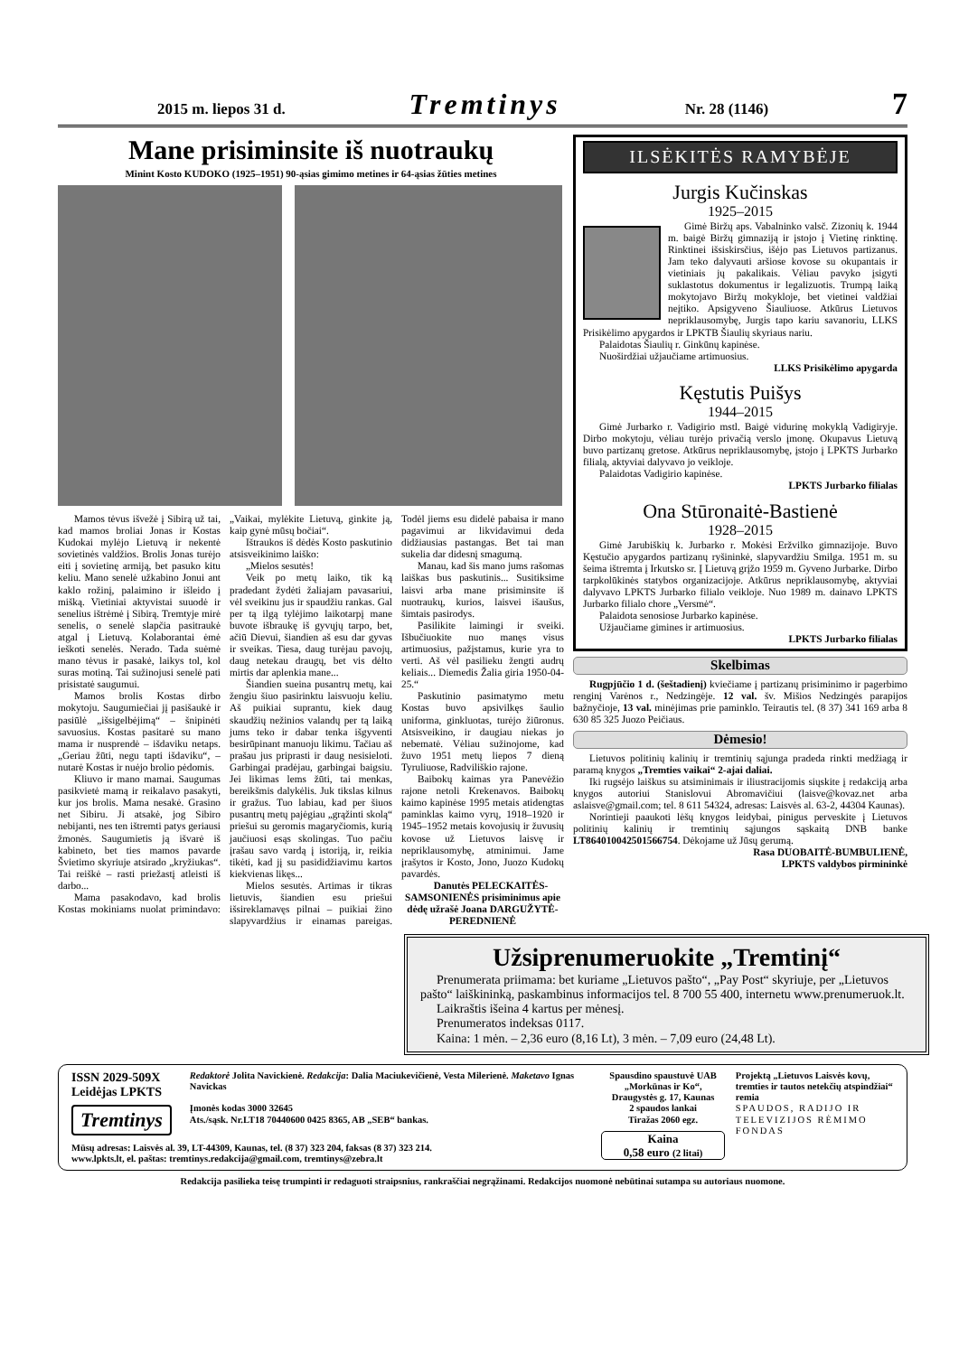2015 m. liepos 31 d. Tremtinys Nr. 28 (1146) 7
Mane prisiminsite iš nuotraukų
Minint Kosto KUDOKO (1925–1951) 90-ąsias gimimo metines ir 64-ąsias žūties metines
Mamos tėvus išvežė į Sibirą už tai, kad mamos broliai Jonas ir Kostas Kudokai mylėjo Lietuvą ir nekentė sovietinės valdžios. Brolis Jonas turėjo eiti į sovietinę armiją, bet pasuko kitu keliu. Mano senelė užkabino Jonui ant kaklo rožinį, palaimino ir išleido į mišką. Vietiniai aktyvistai suuodė ir senelius ištrėmė į Sibirą. Tremtyje mirė senelis, o senelė slapčia pasitraukė atgal į Lietuvą. Kolaborantai ėmė ieškoti senelės. Nerado. Tada suėmė mano tėvus ir pasakė, laikys tol, kol suras motiną. Tai sužinojusi senelė pati prisistatė saugumui.
Mamos brolis Kostas dirbo mokytoju. Saugumiečiai jį pasišaukė ir pasiūlė „išsigelbėjimą“ – šnipinėti savuosius. Kostas pasitarė su mano mama ir nusprendė – išdaviku netaps. „Geriau žūti, negu tapti išdaviku“, – nutarė Kostas ir nuėjo brolio pėdomis.
Kliuvo ir mano mamai. Saugumas pasikvietė mamą ir reikalavo pasakyti, kur jos brolis. Mama nesakė. Grasino net Sibiru. Ji atsakė, jog Sibiro nebijanti, nes ten ištremti patys geriausi žmonės. Saugumietis ją išvarė iš kabineto, bet ties mamos pavarde Švietimo skyriuje atsirado „kryžiukas“. Tai reiškė – rasti priežastį atleisti iš darbo...
Mama pasakodavo, kad brolis Kostas mokiniams nuolat primindavo: „Vaikai, mylėkite Lietuvą, ginkite ją, kaip gynė mūsų bočiai“.
Ištraukos iš dėdės Kosto paskutinio atsisveikinimo laiško:
„Mielos sesutės!
Veik po metų laiko, tik ką pradedant žydėti žaliajam pavasariui, vėl sveikinu jus ir spaudžiu rankas. Gal per tą ilgą tylėjimo laikotarpį mane buvote išbraukę iš gyvųjų tarpo, bet, ačiū Dievui, šiandien aš esu dar gyvas ir sveikas. Tiesa, daug turėjau pavojų, daug netekau draugų, bet vis dėlto mirtis dar aplenkia mane...
Šiandien sueina pusantrų metų, kai žengiu šiuo pasirinktu laisvuoju keliu. Aš puikiai suprantu, kiek daug skaudžių nežinios valandų per tą laiką jums teko ir dabar tenka išgyventi besirūpinant manuoju likimu. Tačiau aš prašau jus priprasti ir daug nesisieloti. Garbingai pradėjau, garbingai baigsiu. Jei likimas lems žūti, tai menkas, bereikšmis dalykėlis. Juk tikslas kilnus ir gražus. Tuo labiau, kad per šiuos pusantrų metų pajėgiau „grąžinti skolą“ priešui su geromis magaryčiomis, kurią jaučiuosi esąs skolingas. Tuo pačiu įrašau savo vardą į istoriją, ir, reikia tikėti, kad jį su pasididžiavimu kartos kiekvienas likęs...
Mielos sesutės. Artimas ir tikras lietuvis, šiandien esu priešui išsireklamavęs pilnai – puikiai žino slapyvardžius ir einamas pareigas. Todėl jiems esu didelė pabaisa ir mano pagavimui ar likvidavimui deda didžiausias pastangas. Bet tai man sukelia dar didesnį smagumą.
Manau, kad šis mano jums rašomas laiškas bus paskutinis... Susitiksime laisvi arba mane prisiminsite iš nuotraukų, kurios, laisvei išaušus, šimtais pasirodys.
Pasilikite laimingi ir sveiki. Išbučiuokite nuo manęs visus artimuosius, pažįstamus, kurie yra to verti. Aš vėl pasilieku žengti audrų keliais... Diemedis Žalia giria 1950-04-25.“
Paskutinio pasimatymo metu Kostas buvo apsivilkęs šaulio uniforma, ginkluotas, turėjo žiūronus. Atsisveikino, ir daugiau niekas jo nebematė. Vėliau sužinojome, kad žuvo 1951 metų liepos 7 dieną Tyruliuose, Radviliškio rajone.
Baibokų kaimas yra Panevėžio rajone netoli Krekenavos. Baibokų kaimo kapinėse 1995 metais atidengtas paminklas kaimo vyrų, 1918–1920 ir 1945–1952 metais kovojusių ir žuvusių kovose už Lietuvos laisvę ir nepriklausomybę, atminimui. Jame įrašytos ir Kosto, Jono, Juozo Kudokų pavardės.
Danutės PELECKAITĖS-SAMSONIENĖS prisiminimus apie dėdę užrašė Joana DARGUŽYTĖ-PEREDNIENĖ
ILSĖKITĖS RAMYBĖJE
Jurgis Kučinskas
1925–2015
Gimė Biržų aps. Vabalninko valsč. Zizonių k. 1944 m. baigė Biržų gimnaziją ir įstojo į Vietinę rinktinę. Rinktinei išsiskirsčius, išėjo pas Lietuvos partizanus. Jam teko dalyvauti aršiose kovose su okupantais ir vietiniais jų pakalikais. Vėliau pavyko įsigyti suklastotus dokumentus ir legalizuotis. Trumpą laiką mokytojavo Biržų mokykloje, bet vietinei valdžiai neįtiko. Apsigyveno Šiauliuose. Atkūrus Lietuvos nepriklausomybę, Jurgis tapo kariu savanoriu, LLKS Prisikėlimo apygardos ir LPKTB Šiaulių skyriaus nariu.
Palaidotas Šiaulių r. Ginkūnų kapinėse.
Nuoširdžiai užjaučiame artimuosius.
LLKS Prisikėlimo apygarda
Kęstutis Puišys
1944–2015
Gimė Jurbarko r. Vadigirio mstl. Baigė vidurinę mokyklą Vadigiryje. Dirbo mokytoju, vėliau turėjo privačią verslo įmonę. Okupavus Lietuvą buvo partizanų gretose. Atkūrus nepriklausomybę, įstojo į LPKTS Jurbarko filialą, aktyviai dalyvavo jo veikloje.
Palaidotas Vadigirio kapinėse.
LPKTS Jurbarko filialas
Ona Stūronaitė-Bastienė
1928–2015
Gimė Jarubiškių k. Jurbarko r. Mokėsi Eržvilko gimnazijoje. Buvo Kęstučio apygardos partizanų ryšininkė, slapyvardžiu Smilga. 1951 m. su šeima ištremta į Irkutsko sr. Į Lietuvą grįžo 1959 m. Gyveno Jurbarke. Dirbo tarpkolūkinės statybos organizacijoje. Atkūrus nepriklausomybę, aktyviai dalyvavo LPKTS Jurbarko filialo veikloje. Nuo 1989 m. dainavo LPKTS Jurbarko filialo chore „Versmė“.
Palaidota senosiose Jurbarko kapinėse.
Užjaučiame gimines ir artimuosius.
LPKTS Jurbarko filialas
Skelbimas
Rugpjūčio 1 d. (šeštadienį) kviečiame į partizanų prisiminimo ir pagerbimo renginį Varėnos r., Nedzingėje. 12 val. šv. Mišios Nedzingės parapijos bažnyčioje, 13 val. minėjimas prie paminklo. Teirautis tel. (8 37) 341 169 arba 8 630 85 325 Juozo Peičiaus.
Dėmesio!
Lietuvos politinių kalinių ir tremtinių sąjunga pradeda rinkti medžiagą ir paramą knygos „Tremties vaikai“ 2-ajai daliai.
Iki rugsėjo laiškus su atsiminimais ir iliustracijomis siųskite į redakciją arba knygos autoriui Stanislovui Abromavičiui (laisve@kovaz.net arba aslaisve@gmail.com; tel. 8 611 54324, adresas: Laisvės al. 63-2, 44304 Kaunas).
Norintieji paaukoti lėšų knygos leidybai, pinigus perveskite į Lietuvos politinių kalinių ir tremtinių sąjungos sąskaitą DNB banke LT864010042501566754. Dėkojame už Jūsų gerumą.
Rasa DUOBAITĖ-BUMBULIENĖ,
LPKTS valdybos pirmininkė
Užsiprenumeruokite „Tremtinį“
Prenumerata priimama: bet kuriame „Lietuvos pašto“, „Pay Post“ skyriuje, per „Lietuvos pašto“ laiškininką, paskambinus informacijos tel. 8 700 55 400, internetu www.prenumeruok.lt.
Laikraštis išeina 4 kartus per mėnesį.
Prenumeratos indeksas 0117.
Kaina: 1 mėn. – 2,36 euro (8,16 Lt), 3 mėn. – 7,09 euro (24,48 Lt).
ISSN 2029-509X
Leidėjas LPKTS
Tremtinys
Redaktorė Jolita Navickienė. Redakcija: Dalia Maciukevičienė, Vesta Milerienė. Maketavo Ignas Navickas
Įmonės kodas 3000 32645
Ats./sąsk. Nr.LT18 70440600 0425 8365, AB „SEB“ bankas.
Mūsų adresas: Laisvės al. 39, LT-44309, Kaunas, tel. (8 37) 323 204, faksas (8 37) 323 214.
www.lpkts.lt, el. paštas: tremtinys.redakcija@gmail.com, tremtinys@zebra.lt
Spausdino spaustuvė UAB „Morkūnas ir Ko“, Draugystės g. 17, Kaunas
2 spaudos lankai
Tiražas 2060 egz.
Kaina
0,58 euro (2 litai)
Projektą „Lietuvos Laisvės kovų, tremties ir tautos netekčių atspindžiai“ remia
SPAUDOS, RADIJO IR TELEVIZIJOS RĖMIMO FONDAS
Redakcija pasilieka teisę trumpinti ir redaguoti straipsnius, rankraščiai negrąžinami. Redakcijos nuomonė nebūtinai sutampa su autoriaus nuomone.